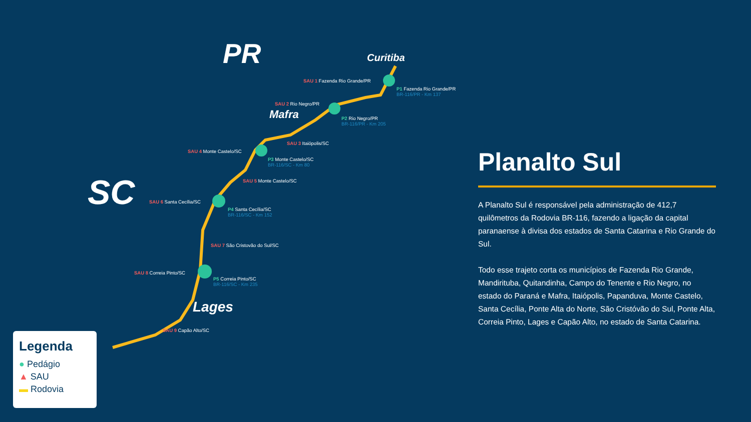PR
SC
Curitiba
Mafra
Lages
SAU 1 Fazenda Rio Grande/PR
P1 Fazenda Rio Grande/PR
BR-116/PR - Km 137
SAU 2 Rio Negro/PR
P2 Rio Negro/PR
BR-116/PR - Km 205
SAU 3 Itaiópolis/SC
SAU 4 Monte Castelo/SC
P3 Monte Castelo/SC
BR-116/SC - Km 80
SAU 5 Monte Castelo/SC
SAU 6 Santa Cecília/SC
P4 Santa Cecília/SC
BR-116/SC - Km 152
SAU 7 São Cristovão do Sul/SC
SAU 8 Correia Pinto/SC
P5 Correia Pinto/SC
BR-116/SC - Km 235
SAU 9 Capão Alto/SC
Legenda
● Pedágio
▲ SAU
▬ Rodovia
Planalto Sul
A Planalto Sul é responsável pela administração de 412,7 quilômetros da Rodovia BR-116, fazendo a ligação da capital paranaense à divisa dos estados de Santa Catarina e Rio Grande do Sul.
Todo esse trajeto corta os municípios de Fazenda Rio Grande, Mandirituba, Quitandinha, Campo do Tenente e Rio Negro, no estado do Paraná e Mafra, Itaiópolis, Papanduva, Monte Castelo, Santa Cecília, Ponte Alta do Norte, São Cristóvão do Sul, Ponte Alta, Correia Pinto, Lages e Capão Alto, no estado de Santa Catarina.